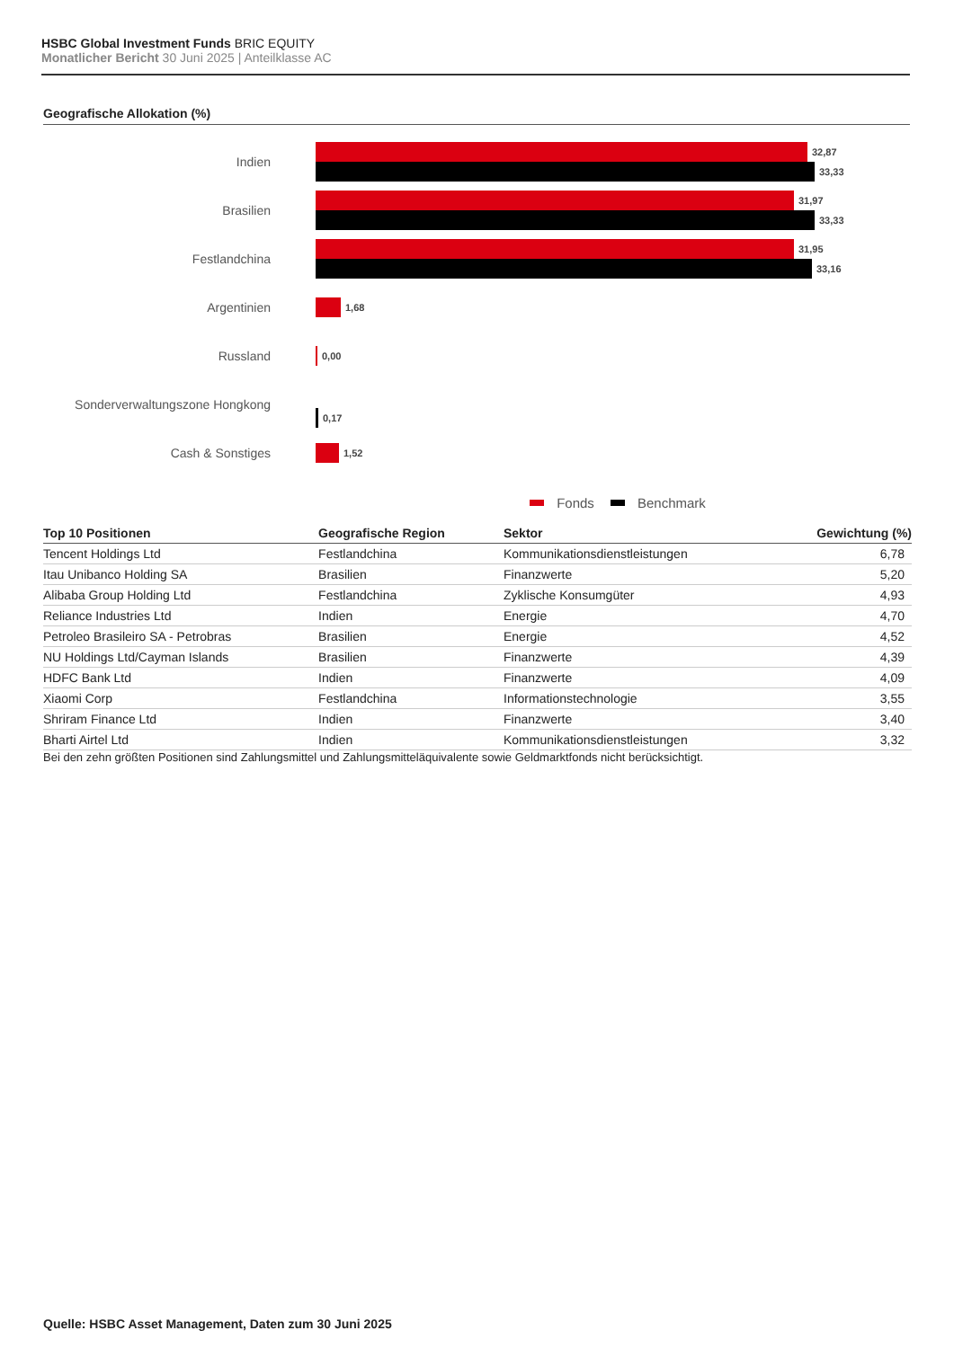HSBC Global Investment Funds BRIC EQUITY
Monatlicher Bericht 30 Juni 2025 | Anteilklasse AC
Geografische Allokation (%)
Indien
32,87
33,33
Brasilien
31,97
33,33
Festlandchina
31,95
33,16
Argentinien
1,68
Russland
0,00
Sonderverwaltungszone Hongkong
0,17
Cash & Sonstiges
1,52
Fonds Benchmark
| Top 10 Positionen | Geografische Region | Sektor | Gewichtung (%) |
| --- | --- | --- | --- |
| Tencent Holdings Ltd | Festlandchina | Kommunikationsdienstleistungen | 6,78 |
| Itau Unibanco Holding SA | Brasilien | Finanzwerte | 5,20 |
| Alibaba Group Holding Ltd | Festlandchina | Zyklische Konsumgüter | 4,93 |
| Reliance Industries Ltd | Indien | Energie | 4,70 |
| Petroleo Brasileiro SA - Petrobras | Brasilien | Energie | 4,52 |
| NU Holdings Ltd/Cayman Islands | Brasilien | Finanzwerte | 4,39 |
| HDFC Bank Ltd | Indien | Finanzwerte | 4,09 |
| Xiaomi Corp | Festlandchina | Informationstechnologie | 3,55 |
| Shriram Finance Ltd | Indien | Finanzwerte | 3,40 |
| Bharti Airtel Ltd | Indien | Kommunikationsdienstleistungen | 3,32 |
Bei den zehn größten Positionen sind Zahlungsmittel und Zahlungsmitteläquivalente sowie Geldmarktfonds nicht berücksichtigt.
Quelle: HSBC Asset Management, Daten zum 30 Juni 2025